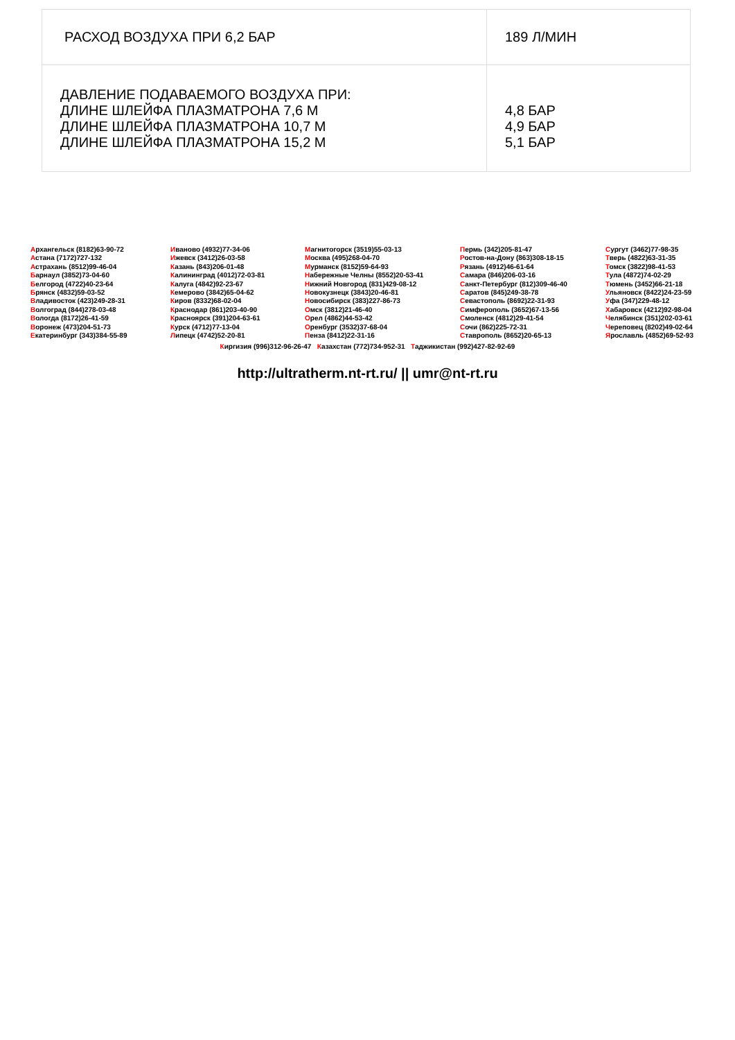| РАСХОД ВОЗДУХА ПРИ 6,2 БАР | 189 Л/МИН |
| ДАВЛЕНИЕ ПОДАВАЕМОГО ВОЗДУХА ПРИ: ДЛИНЕ ШЛЕЙФА ПЛАЗМАТРОНА 7,6 М ДЛИНЕ ШЛЕЙФА ПЛАЗМАТРОНА 10,7 М ДЛИНЕ ШЛЕЙФА ПЛАЗМАТРОНА 15,2 М | 4,8 БАР 4,9 БАР 5,1 БАР |
Архангельск (8182)63-90-72
Астана (7172)727-132
Астрахань (8512)99-46-04
Барнаул (3852)73-04-60
Белгород (4722)40-23-64
Брянск (4832)59-03-52
Владивосток (423)249-28-31
Волгоград (844)278-03-48
Вологда (8172)26-41-59
Воронеж (473)204-51-73
Екатеринбург (343)384-55-89
Иваново (4932)77-34-06
Ижевск (3412)26-03-58
Казань (843)206-01-48
Калининград (4012)72-03-81
Калуга (4842)92-23-67
Кемерово (3842)65-04-62
Киров (8332)68-02-04
Краснодар (861)203-40-90
Красноярск (391)204-63-61
Курск (4712)77-13-04
Липецк (4742)52-20-81
Магнитогорск (3519)55-03-13
Москва (495)268-04-70
Мурманск (8152)59-64-93
Набережные Челны (8552)20-53-41
Нижний Новгород (831)429-08-12
Новокузнецк (3843)20-46-81
Новосибирск (383)227-86-73
Омск (3812)21-46-40
Орел (4862)44-53-42
Оренбург (3532)37-68-04
Пенза (8412)22-31-16
Пермь (342)205-81-47
Ростов-на-Дону (863)308-18-15
Рязань (4912)46-61-64
Самара (846)206-03-16
Санкт-Петербург (812)309-46-40
Саратов (845)249-38-78
Севастополь (8692)22-31-93
Симферополь (3652)67-13-56
Смоленск (4812)29-41-54
Сочи (862)225-72-31
Ставрополь (8652)20-65-13
Сургут (3462)77-98-35
Тверь (4822)63-31-35
Томск (3822)98-41-53
Тула (4872)74-02-29
Тюмень (3452)66-21-18
Ульяновск (8422)24-23-59
Уфа (347)229-48-12
Хабаровск (4212)92-98-04
Челябинск (351)202-03-61
Череповец (8202)49-02-64
Ярославль (4852)69-52-93
Киргизия (996)312-96-26-47 Казахстан (772)734-952-31 Таджикистан (992)427-82-92-69
http://ultratherm.nt-rt.ru/ || umr@nt-rt.ru